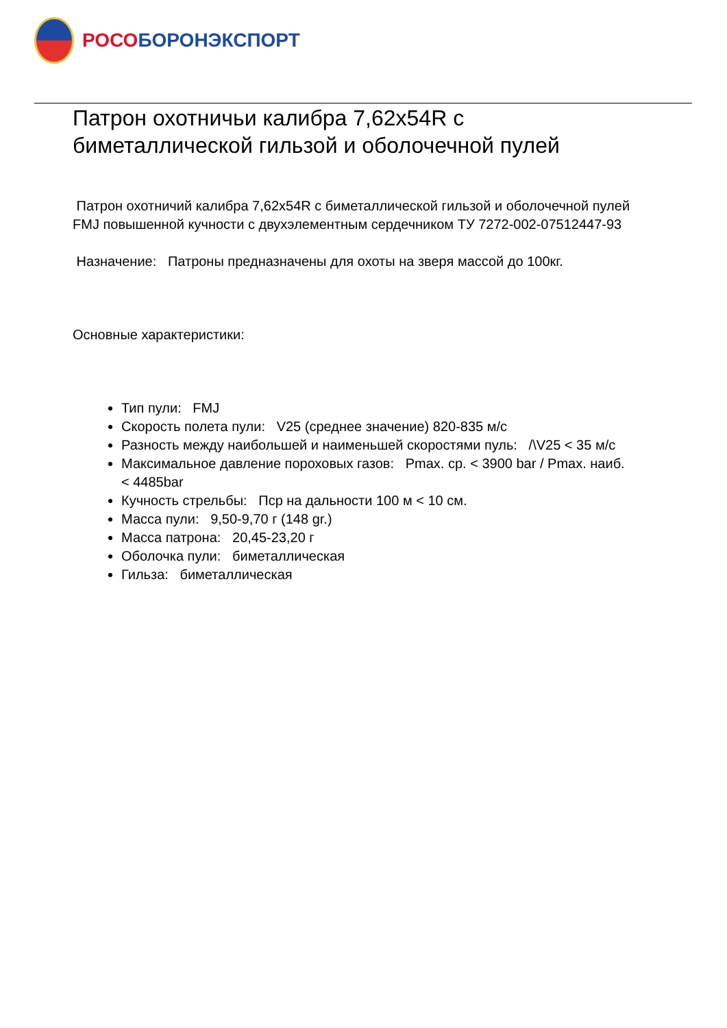РОСО БОРОНЭКСПОРТ
Патрон охотничьи калибра 7,62x54R с биметаллической гильзой и оболочечной пулей
Патрон охотничий калибра 7,62x54R с биметаллической гильзой и оболочечной пулей FMJ повышенной кучности с двухэлементным сердечником ТУ 7272-002-07512447-93
Назначение: Патроны предназначены для охоты на зверя массой до 100кг.
Основные характеристики:
Тип пули: FMJ
Скорость полета пули: V25 (среднее значение) 820-835 м/с
Разность между наибольшей и наименьшей скоростями пуль: /\V25 < 35 м/с
Максимальное давление пороховых газов: Pmax. ср. < 3900 bar / Pmax. наиб. < 4485bar
Кучность стрельбы: Пср на дальности 100 м < 10 см.
Масса пули: 9,50-9,70 г (148 gr.)
Масса патрона: 20,45-23,20 г
Оболочка пули: биметаллическая
Гильза: биметаллическая